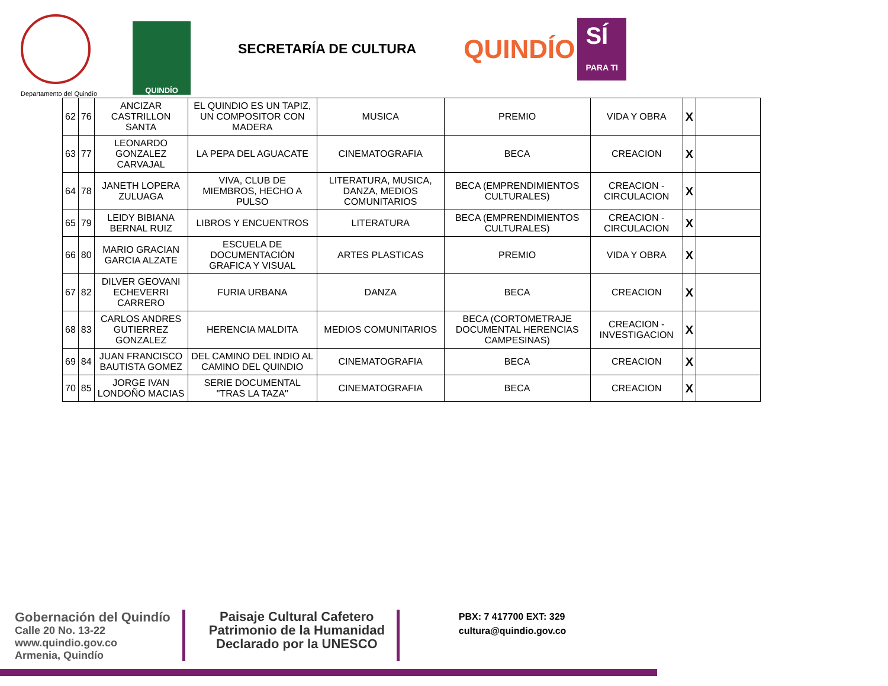Departamento del Quindío
QUINDÍO
SECRETARÍA DE CULTURA
QUINDÍO
SÍ
PARA TI
| 62 | 76 | ANCIZAR CASTRILLON SANTA | EL QUINDIO ES UN TAPIZ, UN COMPOSITOR CON MADERA | MUSICA | PREMIO | VIDA Y OBRA | X | |
| 63 | 77 | LEONARDO GONZALEZ CARVAJAL | LA PEPA DEL AGUACATE | CINEMATOGRAFIA | BECA | CREACION | X | |
| 64 | 78 | JANETH LOPERA ZULUAGA | VIVA, CLUB DE MIEMBROS, HECHO A PULSO | LITERATURA, MUSICA, DANZA, MEDIOS COMUNITARIOS | BECA (EMPRENDIMIENTOS CULTURALES) | CREACION - CIRCULACION | X | |
| 65 | 79 | LEIDY BIBIANA BERNAL RUIZ | LIBROS Y ENCUENTROS | LITERATURA | BECA (EMPRENDIMIENTOS CULTURALES) | CREACION - CIRCULACION | X | |
| 66 | 80 | MARIO GRACIAN GARCIA ALZATE | ESCUELA DE DOCUMENTACIÓN GRAFICA Y VISUAL | ARTES PLASTICAS | PREMIO | VIDA Y OBRA | X | |
| 67 | 82 | DILVER GEOVANI ECHEVERRI CARRERO | FURIA URBANA | DANZA | BECA | CREACION | X | |
| 68 | 83 | CARLOS ANDRES GUTIERREZ GONZALEZ | HERENCIA MALDITA | MEDIOS COMUNITARIOS | BECA (CORTOMETRAJE DOCUMENTAL HERENCIAS CAMPESINAS) | CREACION - INVESTIGACION | X | |
| 69 | 84 | JUAN FRANCISCO BAUTISTA GOMEZ | DEL CAMINO DEL INDIO AL CAMINO DEL QUINDIO | CINEMATOGRAFIA | BECA | CREACION | X | |
| 70 | 85 | JORGE IVAN LONDOÑO MACIAS | SERIE DOCUMENTAL "TRAS LA TAZA" | CINEMATOGRAFIA | BECA | CREACION | X | |
Gobernación del Quindío
Calle 20 No. 13-22
www.quindio.gov.co
Armenia, Quindío
Paisaje Cultural Cafetero
Patrimonio de la Humanidad
Declarado por la UNESCO
PBX: 7 417700 EXT: 329
cultura@quindio.gov.co